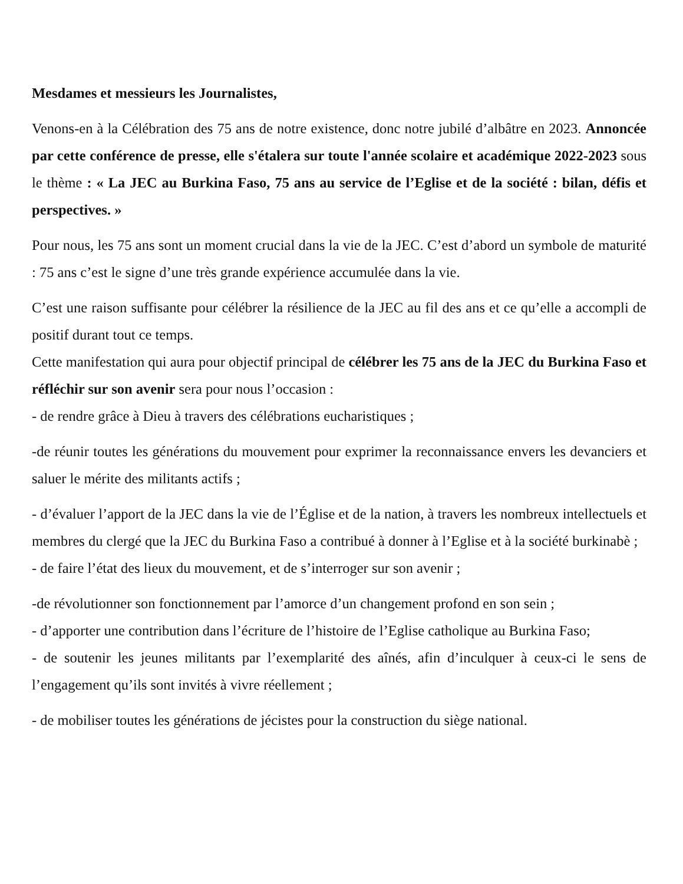Mesdames et messieurs les Journalistes,
Venons-en à la Célébration des 75 ans de notre existence, donc notre jubilé d’albâtre en 2023. Annoncée par cette conférence de presse, elle s'étalera sur toute l'année scolaire et académique 2022-2023 sous le thème : « La JEC au Burkina Faso, 75 ans au service de l’Eglise et de la société : bilan, défis et perspectives. »
Pour nous, les 75 ans sont un moment crucial dans la vie de la JEC. C’est d’abord un symbole de maturité : 75 ans c’est le signe d’une très grande expérience accumulée dans la vie.
C’est une raison suffisante pour célébrer la résilience de la JEC au fil des ans et ce qu’elle a accompli de positif durant tout ce temps.
Cette manifestation qui aura pour objectif principal de célébrer les 75 ans de la JEC du Burkina Faso et réfléchir sur son avenir sera pour nous l’occasion :
- de rendre grâce à Dieu à travers des célébrations eucharistiques ;
-de réunir toutes les générations du mouvement pour exprimer la reconnaissance envers les devanciers et saluer le mérite des militants actifs ;
- d’évaluer l’apport de la JEC dans la vie de l’Église et de la nation, à travers les nombreux intellectuels et membres du clergé que la JEC du Burkina Faso a contribué à donner à l’Eglise et à la société burkinabè ;
- de faire l’état des lieux du mouvement, et de s’interroger sur son avenir ;
-de révolutionner son fonctionnement par l’amorce d’un changement profond en son sein ;
- d’apporter une contribution dans l’écriture de l’histoire de l’Eglise catholique au Burkina Faso;
- de soutenir les jeunes militants par l’exemplarité des aînés, afin d’inculquer à ceux-ci le sens de l’engagement qu’ils sont invités à vivre réellement ;
- de mobiliser toutes les générations de jécistes pour la construction du siège national.